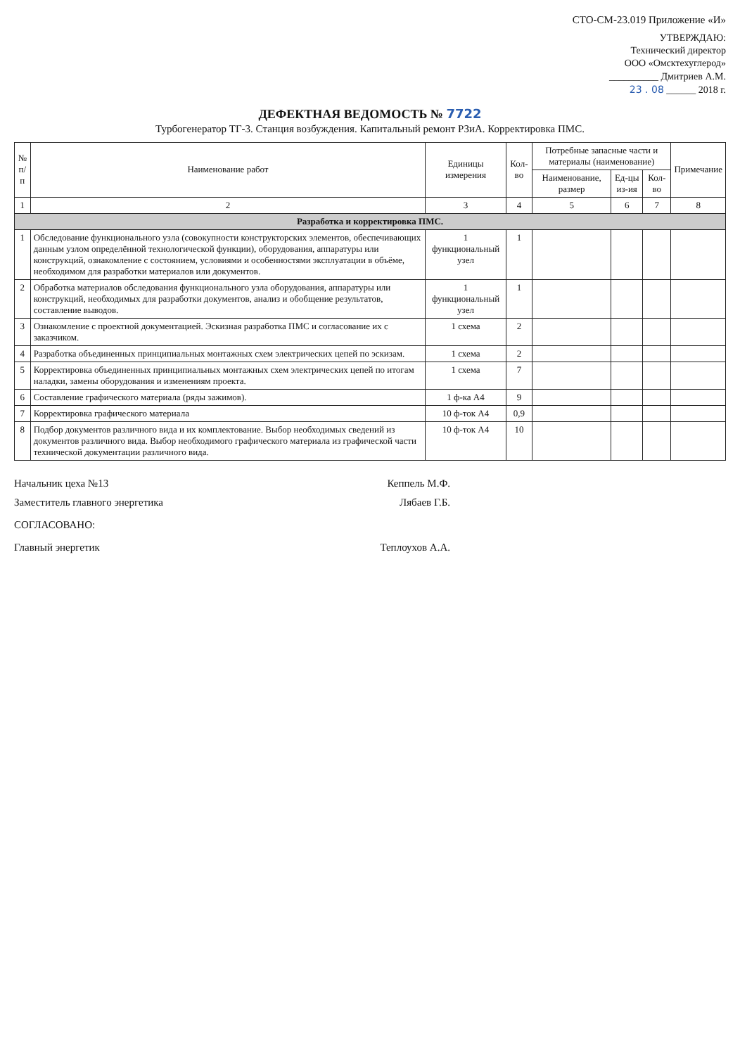СТО-СМ-23.019 Приложение «И»
УТВЕРЖДАЮ:
Технический директор
ООО «Омсктехуглерод»
__________ Дмитриев А.М.
23 . 08 ______ 2018 г.
ДЕФЕКТНАЯ ВЕДОМОСТЬ № 7722
Турбогенератор ТГ-3. Станция возбуждения. Капитальный ремонт РЗиА. Корректировка ПМС.
| № п/п | Наименование работ | Единицы измерения | Кол-во | Потребные запасные части и материалы (наименование) | | | Примечание |
| --- | --- | --- | --- | --- | --- | --- | --- |
| | | | | Наименование, размер | Ед-цы из-ия | Кол-во | |
| 1 | 2 | 3 | 4 | 5 | 6 | 7 | 8 |
| Разработка и корректировка ПМС. | | | | | | | |
| 1 | Обследование функционального узла (совокупности конструкторских элементов, обеспечивающих данным узлом определённой технологической функции), оборудования, аппаратуры или конструкций, ознакомление с состоянием, условиями и особенностями эксплуатации в объёме, необходимом для разработки материалов или документов. | 1 функциональный узел | 1 | | | | |
| 2 | Обработка материалов обследования функционального узла оборудования, аппаратуры или конструкций, необходимых для разработки документов, анализ и обобщение результатов, составление выводов. | 1 функциональный узел | 1 | | | | |
| 3 | Ознакомление с проектной документацией. Эскизная разработка ПМС и согласование их с заказчиком. | 1 схема | 2 | | | | |
| 4 | Разработка объединенных принципиальных монтажных схем электрических цепей по эскизам. | 1 схема | 2 | | | | |
| 5 | Корректировка объединенных принципиальных монтажных схем электрических цепей по итогам наладки, замены оборудования и изменениям проекта. | 1 схема | 7 | | | | |
| 6 | Составление графического материала (ряды зажимов). | 1 ф-ка А4 | 9 | | | | |
| 7 | Корректировка графического материала | 10 ф-ток А4 | 0,9 | | | | |
| 8 | Подбор документов различного вида и их комплектование. Выбор необходимых сведений из документов различного вида. Выбор необходимого графического материала из графической части технической документации различного вида. | 10 ф-ток А4 | 10 | | | | |
Начальник цеха №13 Кеппель М.Ф.
Заместитель главного энергетика Лябаев Г.Б.
СОГЛАСОВАНО:
Главный энергетик Теплоухов А.А.